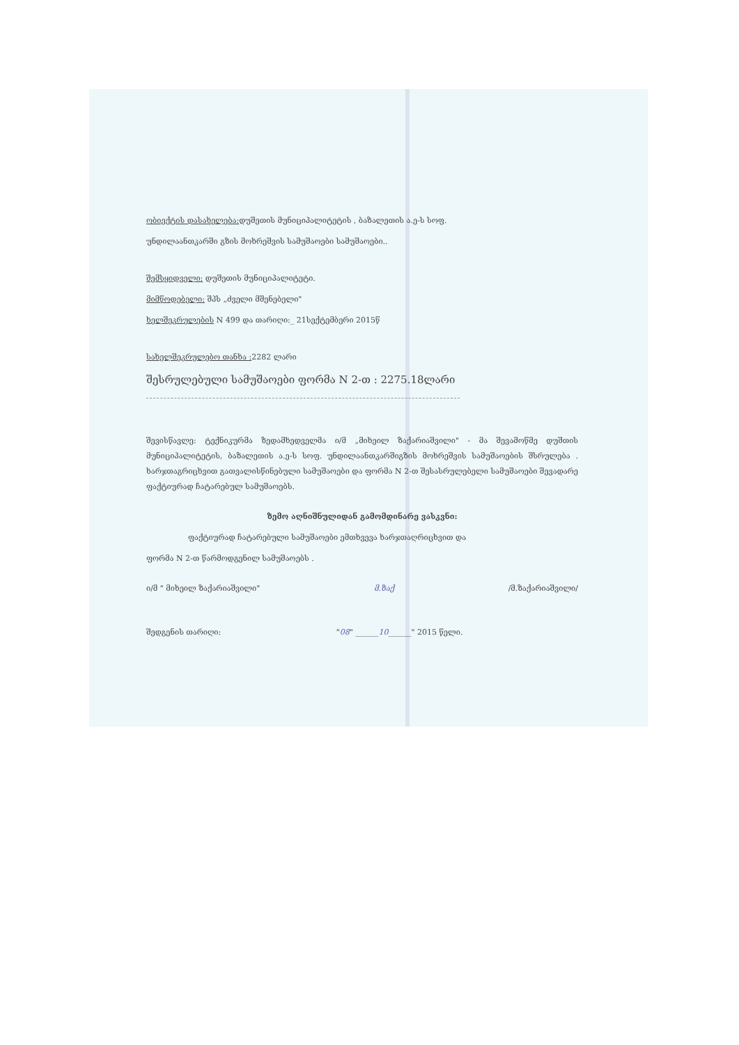ობიექტის დასახელება: დუშეთის მუნიციპალიტეტის , ბაზალეთის ა.ე-ს სოფ.
უნდილაანთკარში გზის მოხრეშვის სამუშაოები სამუშაოები..
შემსყიდველი: დუშეთის მუნიციპალიტეტი.
მიმწოდებელი: შპს „ძველი მშენებელი"
ხელშეკრულების N 499 და თარიღი:_ 21სექტემბერი 2015წ
სახელშეკრულებო თანხა : 2282 ლარი
შესრულებული სამუშაოები ფორმა N 2-თ : 2275.18ლარი
შევისწავლე: ტექნიკურმა ზედამხედველმა ი/მ „მიხეილ ზაქარიაშვილი" - მა შევამოწმე დუშთის მუნიციპალიტეტის, ბაზალეთის ა.ე-ს სოფ. უნდილაანთკარშიგზის მოხრეშვის სამუშაოების შსრულება . ხარჯთაგრიცხვით გათვალისწინებული სამუშაოები და ფორმა N 2-თ შესასრულებელი სამუშაოები შევადარე ფაქტიურად ჩატარებულ სამუშაოებს.
ზემო აღნიშნულიდან გამომდინარე ვასკვნი:
ფაქტიურად ჩატარებული სამუშაოები ემთხვევა ხარჯთაღრიცხვით და
ფორმა N 2-თ წარმოდგენილ სამუშაოებს .
ი/მ " მიხეილ ზაქარიაშვილი" მ.ზაქ /მ.ზაქარიაშვილი/
შედგენის თარიღი: "08" ______10______" 2015 წელი.